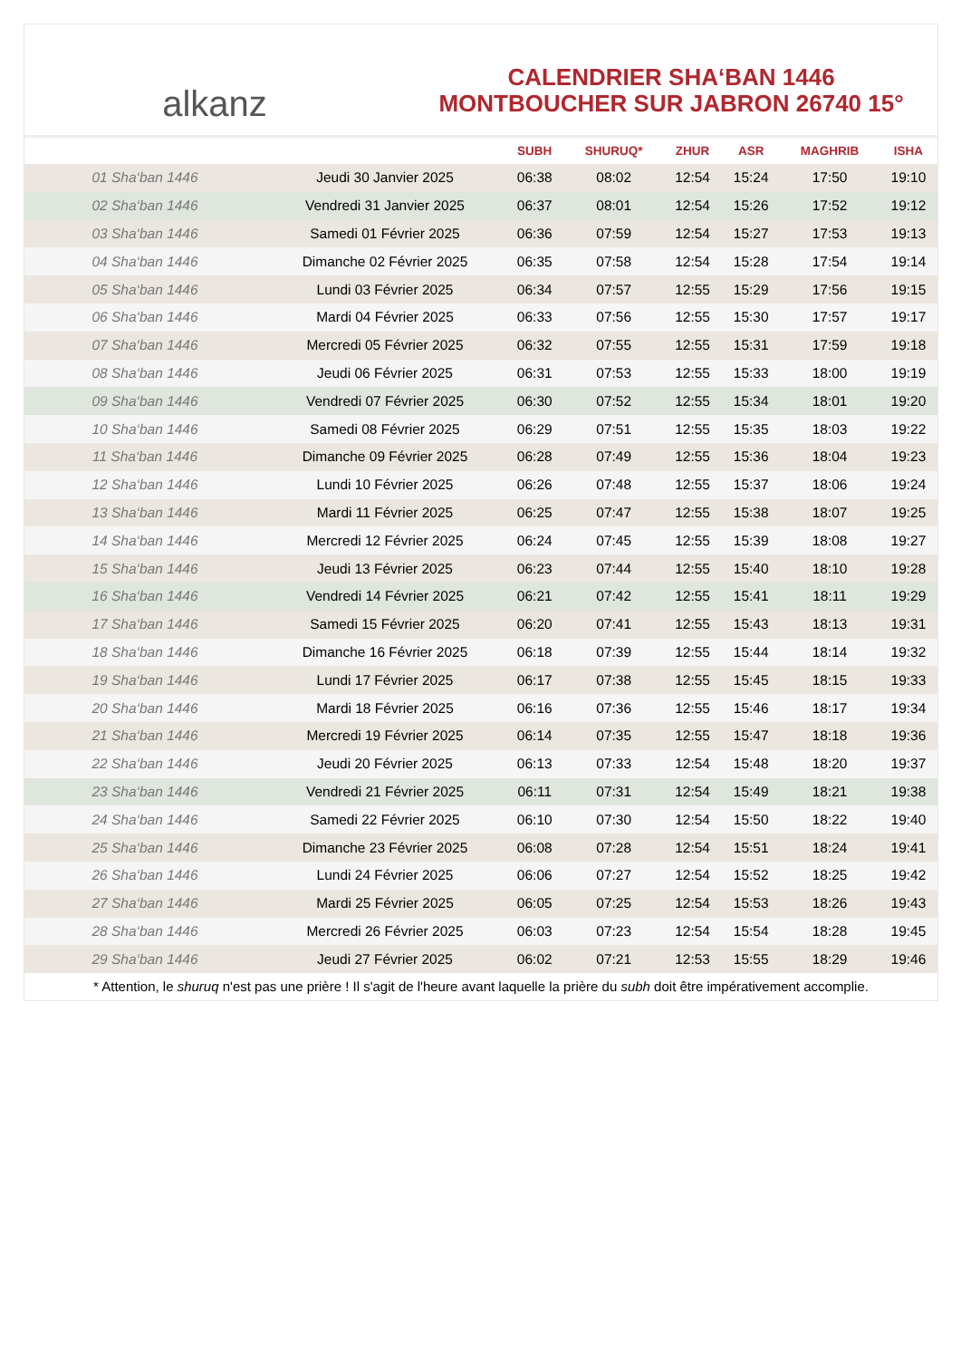alkanz
CALENDRIER SHA‘BAN 1446
MONTBOUCHER SUR JABRON 26740 15°
| | | SUBH | SHURUQ* | ZHUR | ASR | MAGHRIB | ISHA |
| --- | --- | --- | --- | --- | --- | --- | --- |
| 01 Sha‘ban 1446 | Jeudi 30 Janvier 2025 | 06:38 | 08:02 | 12:54 | 15:24 | 17:50 | 19:10 |
| 02 Sha‘ban 1446 | Vendredi 31 Janvier 2025 | 06:37 | 08:01 | 12:54 | 15:26 | 17:52 | 19:12 |
| 03 Sha‘ban 1446 | Samedi 01 Février 2025 | 06:36 | 07:59 | 12:54 | 15:27 | 17:53 | 19:13 |
| 04 Sha‘ban 1446 | Dimanche 02 Février 2025 | 06:35 | 07:58 | 12:54 | 15:28 | 17:54 | 19:14 |
| 05 Sha‘ban 1446 | Lundi 03 Février 2025 | 06:34 | 07:57 | 12:55 | 15:29 | 17:56 | 19:15 |
| 06 Sha‘ban 1446 | Mardi 04 Février 2025 | 06:33 | 07:56 | 12:55 | 15:30 | 17:57 | 19:17 |
| 07 Sha‘ban 1446 | Mercredi 05 Février 2025 | 06:32 | 07:55 | 12:55 | 15:31 | 17:59 | 19:18 |
| 08 Sha‘ban 1446 | Jeudi 06 Février 2025 | 06:31 | 07:53 | 12:55 | 15:33 | 18:00 | 19:19 |
| 09 Sha‘ban 1446 | Vendredi 07 Février 2025 | 06:30 | 07:52 | 12:55 | 15:34 | 18:01 | 19:20 |
| 10 Sha‘ban 1446 | Samedi 08 Février 2025 | 06:29 | 07:51 | 12:55 | 15:35 | 18:03 | 19:22 |
| 11 Sha‘ban 1446 | Dimanche 09 Février 2025 | 06:28 | 07:49 | 12:55 | 15:36 | 18:04 | 19:23 |
| 12 Sha‘ban 1446 | Lundi 10 Février 2025 | 06:26 | 07:48 | 12:55 | 15:37 | 18:06 | 19:24 |
| 13 Sha‘ban 1446 | Mardi 11 Février 2025 | 06:25 | 07:47 | 12:55 | 15:38 | 18:07 | 19:25 |
| 14 Sha‘ban 1446 | Mercredi 12 Février 2025 | 06:24 | 07:45 | 12:55 | 15:39 | 18:08 | 19:27 |
| 15 Sha‘ban 1446 | Jeudi 13 Février 2025 | 06:23 | 07:44 | 12:55 | 15:40 | 18:10 | 19:28 |
| 16 Sha‘ban 1446 | Vendredi 14 Février 2025 | 06:21 | 07:42 | 12:55 | 15:41 | 18:11 | 19:29 |
| 17 Sha‘ban 1446 | Samedi 15 Février 2025 | 06:20 | 07:41 | 12:55 | 15:43 | 18:13 | 19:31 |
| 18 Sha‘ban 1446 | Dimanche 16 Février 2025 | 06:18 | 07:39 | 12:55 | 15:44 | 18:14 | 19:32 |
| 19 Sha‘ban 1446 | Lundi 17 Février 2025 | 06:17 | 07:38 | 12:55 | 15:45 | 18:15 | 19:33 |
| 20 Sha‘ban 1446 | Mardi 18 Février 2025 | 06:16 | 07:36 | 12:55 | 15:46 | 18:17 | 19:34 |
| 21 Sha‘ban 1446 | Mercredi 19 Février 2025 | 06:14 | 07:35 | 12:55 | 15:47 | 18:18 | 19:36 |
| 22 Sha‘ban 1446 | Jeudi 20 Février 2025 | 06:13 | 07:33 | 12:54 | 15:48 | 18:20 | 19:37 |
| 23 Sha‘ban 1446 | Vendredi 21 Février 2025 | 06:11 | 07:31 | 12:54 | 15:49 | 18:21 | 19:38 |
| 24 Sha‘ban 1446 | Samedi 22 Février 2025 | 06:10 | 07:30 | 12:54 | 15:50 | 18:22 | 19:40 |
| 25 Sha‘ban 1446 | Dimanche 23 Février 2025 | 06:08 | 07:28 | 12:54 | 15:51 | 18:24 | 19:41 |
| 26 Sha‘ban 1446 | Lundi 24 Février 2025 | 06:06 | 07:27 | 12:54 | 15:52 | 18:25 | 19:42 |
| 27 Sha‘ban 1446 | Mardi 25 Février 2025 | 06:05 | 07:25 | 12:54 | 15:53 | 18:26 | 19:43 |
| 28 Sha‘ban 1446 | Mercredi 26 Février 2025 | 06:03 | 07:23 | 12:54 | 15:54 | 18:28 | 19:45 |
| 29 Sha‘ban 1446 | Jeudi 27 Février 2025 | 06:02 | 07:21 | 12:53 | 15:55 | 18:29 | 19:46 |
* Attention, le shuruq n'est pas une prière ! Il s'agit de l'heure avant laquelle la prière du subh doit être impérativement accomplie.